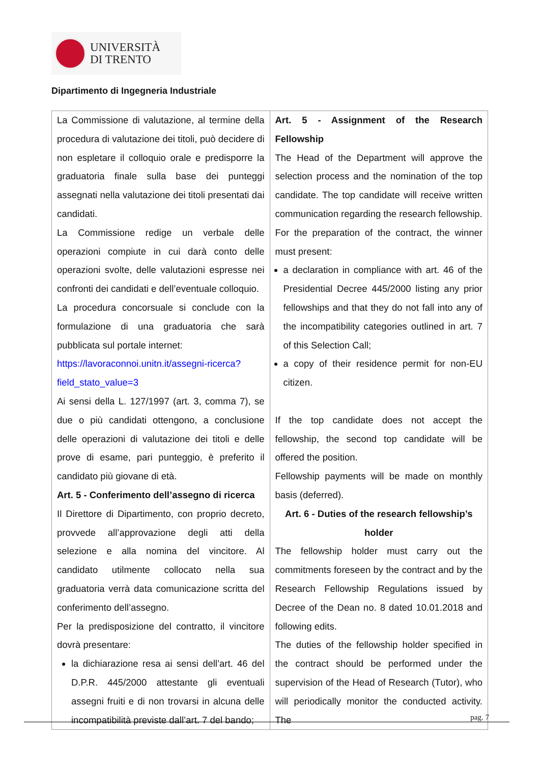UNIVERSITÀ
DI TRENTO
Dipartimento di Ingegneria Industriale
| La Commissione di valutazione, al termine della procedura di valutazione dei titoli, può decidere di non espletare il colloquio orale e predisporre la graduatoria finale sulla base dei punteggi assegnati nella valutazione dei titoli presentati dai candidati. La Commissione redige un verbale delle operazioni compiute in cui darà conto delle operazioni svolte, delle valutazioni espresse nei confronti dei candidati e dell’eventuale colloquio. La procedura concorsuale si conclude con la formulazione di una graduatoria che sarà pubblicata sul portale internet: https://lavoraconnoi.unitn.it/assegni-ricerca?field_stato_value=3 Ai sensi della L. 127/1997 (art. 3, comma 7), se due o più candidati ottengono, a conclusione delle operazioni di valutazione dei titoli e delle prove di esame, pari punteggio, è preferito il candidato più giovane di età. Art. 5 - Conferimento dell’assegno di ricerca Il Direttore di Dipartimento, con proprio decreto, provvede all’approvazione degli atti della selezione e alla nomina del vincitore. Al candidato utilmente collocato nella sua graduatoria verrà data comunicazione scritta del conferimento dell’assegno. Per la predisposizione del contratto, il vincitore dovrà presentare: la dichiarazione resa ai sensi dell’art. 46 del D.P.R. 445/2000 attestante gli eventuali assegni fruiti e di non trovarsi in alcuna delle incompatibilità previste dall’art. 7 del bando; | Art. 5 - Assignment of the Research Fellowship The Head of the Department will approve the selection process and the nomination of the top candidate. The top candidate will receive written communication regarding the research fellowship. For the preparation of the contract, the winner must present: a declaration in compliance with art. 46 of the Presidential Decree 445/2000 listing any prior fellowships and that they do not fall into any of the incompatibility categories outlined in art. 7 of this Selection Call; a copy of their residence permit for non-EU citizen. If the top candidate does not accept the fellowship, the second top candidate will be offered the position. Fellowship payments will be made on monthly basis (deferred). Art. 6 - Duties of the research fellowship’s holder The fellowship holder must carry out the commitments foreseen by the contract and by the Research Fellowship Regulations issued by Decree of the Dean no. 8 dated 10.01.2018 and following edits. The duties of the fellowship holder specified in the contract should be performed under the supervision of the Head of Research (Tutor), who will periodically monitor the conducted activity. The |
pag. 7